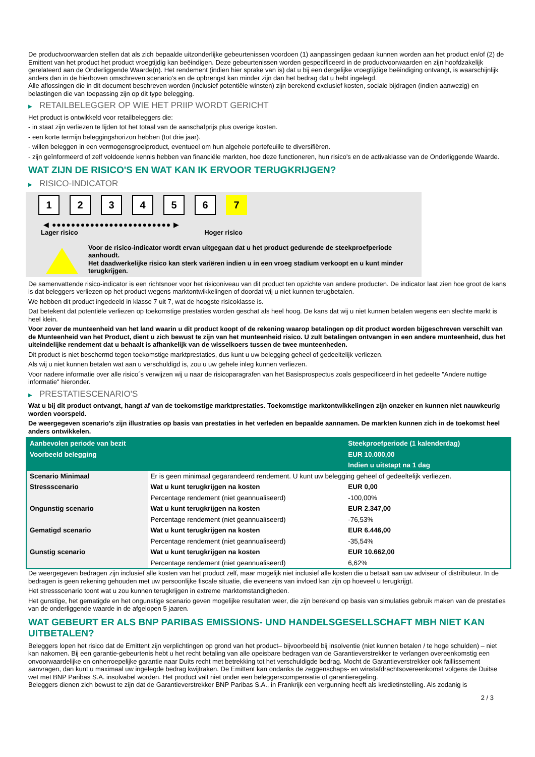De productvoorwaarden stellen dat als zich bepaalde uitzonderlijke gebeurtenissen voordoen (1) aanpassingen gedaan kunnen worden aan het product en/of (2) de Emittent van het product het product vroegtijdig kan beëindigen. Deze gebeurtenissen worden gespecificeerd in de productvoorwaarden en zijn hoofdzakelijk gerelateerd aan de Onderliggende Waarde(n). Het rendement (indien hier sprake van is) dat u bij een dergelijke vroegtijdige beëindiging ontvangt, is waarschijnlijk anders dan in de hierboven omschreven scenario’s en de opbrengst kan minder zijn dan het bedrag dat u hebt ingelegd.
Alle aflossingen die in dit document beschreven worden (inclusief potentiële winsten) zijn berekend exclusief kosten, sociale bijdragen (indien aanwezig) en belastingen die van toepassing zijn op dit type belegging.
▶ RETAILBELEGGER OP WIE HET PRIIP WORDT GERICHT
Het product is ontwikkeld voor retailbeleggers die:
- in staat zijn verliezen te lijden tot het totaal van de aanschafprijs plus overige kosten.
- een korte termijn beleggingshorizon hebben (tot drie jaar).
- willen beleggen in een vermogensgroeiproduct, eventueel om hun algehele portefeuille te diversifiëren.
- zijn geïnformeerd of zelf voldoende kennis hebben van financiële markten, hoe deze functioneren, hun risico's en de activaklasse van de Onderliggende Waarde.
WAT ZIJN DE RISICO'S EN WAT KAN IK ERVOOR TERUGKRIJGEN?
▶ RISICO-INDICATOR
1 2 3 4 5 6 7
◀ ●●●●●●●●●●●●●●●●●●●●●●●●● ▶
Lager risico Hoger risico
Voor de risico-indicator wordt ervan uitgegaan dat u het product gedurende de steekproefperiode aanhoudt.
Het daadwerkelijke risico kan sterk variëren indien u in een vroeg stadium verkoopt en u kunt minder terugkrijgen.
De samenvattende risico-indicator is een richtsnoer voor het risiconiveau van dit product ten opzichte van andere producten. De indicator laat zien hoe groot de kans is dat beleggers verliezen op het product wegens marktontwikkelingen of doordat wij u niet kunnen terugbetalen.
We hebben dit product ingedeeld in klasse 7 uit 7, wat de hoogste risicoklasse is.
Dat betekent dat potentiële verliezen op toekomstige prestaties worden geschat als heel hoog. De kans dat wij u niet kunnen betalen wegens een slechte markt is heel klein.
Voor zover de munteenheid van het land waarin u dit product koopt of de rekening waarop betalingen op dit product worden bijgeschreven verschilt van de Munteenheid van het Product, dient u zich bewust te zijn van het munteenheid risico. U zult betalingen ontvangen in een andere munteenheid, dus het uiteindelijke rendement dat u behaalt is afhankelijk van de wisselkoers tussen de twee munteenheden.
Dit product is niet beschermd tegen toekomstige marktprestaties, dus kunt u uw belegging geheel of gedeeltelijk verliezen.
Als wij u niet kunnen betalen wat aan u verschuldigd is, zou u uw gehele inleg kunnen verliezen.
Voor nadere informatie over alle risico´s verwijzen wij u naar de risicoparagrafen van het Basisprospectus zoals gespecificeerd in het gedeelte "Andere nuttige informatie" hieronder.
▶ PRESTATIESCENARIO'S
Wat u bij dit product ontvangt, hangt af van de toekomstige marktprestaties. Toekomstige marktontwikkelingen zijn onzeker en kunnen niet nauwkeurig worden voorspeld.
De weergegeven scenario’s zijn illustraties op basis van prestaties in het verleden en bepaalde aannamen. De markten kunnen zich in de toekomst heel anders ontwikkelen.
| Aanbevolen periode van bezit | | Steekproefperiode (1 kalenderdag) |
| --- | --- | --- |
| Voorbeeld belegging | | EUR 10.000,00 |
| | | Indien u uitstapt na 1 dag |
| Scenario Minimaal | Er is geen minimaal gegarandeerd rendement. U kunt uw belegging geheel of gedeeltelijk verliezen. | |
| Stressscenario | Wat u kunt terugkrijgen na kosten | EUR 0,00 |
| | Percentage rendement (niet geannualiseerd) | -100,00% |
| Ongunstig scenario | Wat u kunt terugkrijgen na kosten | EUR 2.347,00 |
| | Percentage rendement (niet geannualiseerd) | -76,53% |
| Gematigd scenario | Wat u kunt terugkrijgen na kosten | EUR 6.446,00 |
| | Percentage rendement (niet geannualiseerd) | -35,54% |
| Gunstig scenario | Wat u kunt terugkrijgen na kosten | EUR 10.662,00 |
| | Percentage rendement (niet geannualiseerd) | 6,62% |
De weergegeven bedragen zijn inclusief alle kosten van het product zelf, maar mogelijk niet inclusief alle kosten die u betaalt aan uw adviseur of distributeur. In de bedragen is geen rekening gehouden met uw persoonlijke fiscale situatie, die eveneens van invloed kan zijn op hoeveel u terugkrijgt.
Het stressscenario toont wat u zou kunnen terugkrijgen in extreme marktomstandigheden.
Het gunstige, het gematigde en het ongunstige scenario geven mogelijke resultaten weer, die zijn berekend op basis van simulaties gebruik maken van de prestaties van de onderliggende waarde in de afgelopen 5 jaaren.
WAT GEBEURT ER ALS BNP PARIBAS EMISSIONS- UND HANDELSGESELLSCHAFT MBH NIET KAN UITBETALEN?
Beleggers lopen het risico dat de Emittent zijn verplichtingen op grond van het product– bijvoorbeeld bij insolventie (niet kunnen betalen / te hoge schulden) – niet kan nakomen. Bij een garantie-gebeurtenis hebt u het recht betaling van alle opeisbare bedragen van de Garantieverstrekker te verlangen overeenkomstig een onvoorwaardelijke en onherroepelijke garantie naar Duits recht met betrekking tot het verschuldigde bedrag. Mocht de Garantieverstrekker ook faillissement aanvragen, dan kunt u maximaal uw ingelegde bedrag kwijtraken. De Emittent kan ondanks de zeggenschaps- en winstafdrachtsovereenkomst volgens de Duitse wet met BNP Paribas S.A. insolvabel worden. Het product valt niet onder een beleggerscompensatie of garantieregeling.
Beleggers dienen zich bewust te zijn dat de Garantieverstrekker BNP Paribas S.A., in Frankrijk een vergunning heeft als kredietinstelling. Als zodanig is
2 / 3